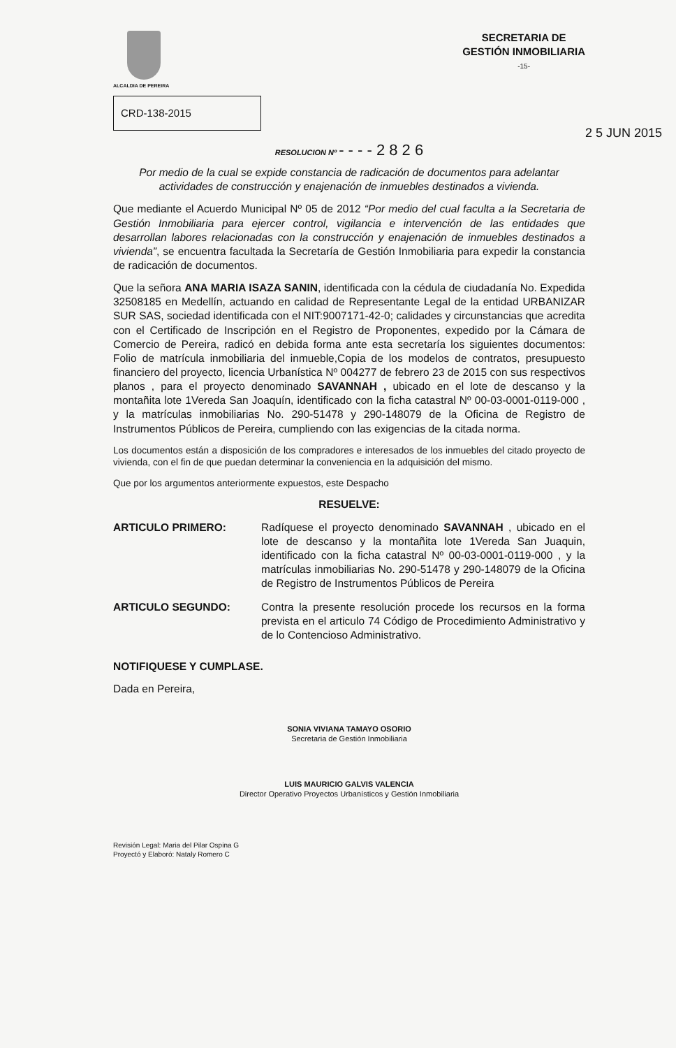ALCALDIA DE PEREIRA
SECRETARIA DE
GESTIÓN INMOBILIARIA
-15-
CRD-138-2015
RESOLUCION Nº - - - - 2 8 2 6 2 5 JUN 2015
Por medio de la cual se expide constancia de radicación de documentos para adelantar actividades de construcción y enajenación de inmuebles destinados a vivienda.
Que mediante el Acuerdo Municipal Nº 05 de 2012 “Por medio del cual faculta a la Secretaria de Gestión Inmobiliaria para ejercer control, vigilancia e intervención de las entidades que desarrollan labores relacionadas con la construcción y enajenación de inmuebles destinados a vivienda”, se encuentra facultada la Secretaría de Gestión Inmobiliaria para expedir la constancia de radicación de documentos.
Que la señora ANA MARIA ISAZA SANIN, identificada con la cédula de ciudadanía No. Expedida 32508185 en Medellín, actuando en calidad de Representante Legal de la entidad URBANIZAR SUR SAS, sociedad identificada con el NIT:9007171-42-0; calidades y circunstancias que acredita con el Certificado de Inscripción en el Registro de Proponentes, expedido por la Cámara de Comercio de Pereira, radicó en debida forma ante esta secretaría los siguientes documentos: Folio de matrícula inmobiliaria del inmueble,Copia de los modelos de contratos, presupuesto financiero del proyecto, licencia Urbanística Nº 004277 de febrero 23 de 2015 con sus respectivos planos , para el proyecto denominado SAVANNAH , ubicado en el lote de descanso y la montañita lote 1Vereda San Joaquín, identificado con la ficha catastral Nº 00-03-0001-0119-000 , y la matrículas inmobiliarias No. 290-51478 y 290-148079 de la Oficina de Registro de Instrumentos Públicos de Pereira, cumpliendo con las exigencias de la citada norma.
Los documentos están a disposición de los compradores e interesados de los inmuebles del citado proyecto de vivienda, con el fin de que puedan determinar la conveniencia en la adquisición del mismo.
Que por los argumentos anteriormente expuestos, este Despacho
RESUELVE:
ARTICULO PRIMERO: Radíquese el proyecto denominado SAVANNAH , ubicado en el lote de descanso y la montañita lote 1Vereda San Juaquin, identificado con la ficha catastral Nº 00-03-0001-0119-000 , y la matrículas inmobiliarias No. 290-51478 y 290-148079 de la Oficina de Registro de Instrumentos Públicos de Pereira
ARTICULO SEGUNDO: Contra la presente resolución procede los recursos en la forma prevista en el articulo 74 Código de Procedimiento Administrativo y de lo Contencioso Administrativo.
NOTIFIQUESE Y CUMPLASE.
Dada en Pereira,
SONIA VIVIANA TAMAYO OSORIO
Secretaria de Gestión Inmobiliaria
LUIS MAURICIO GALVIS VALENCIA
Director Operativo Proyectos Urbanísticos y Gestión Inmobiliaria
Revisión Legal: Maria del Pilar Ospina G
Proyectó y Elaboró: Nataly Romero C